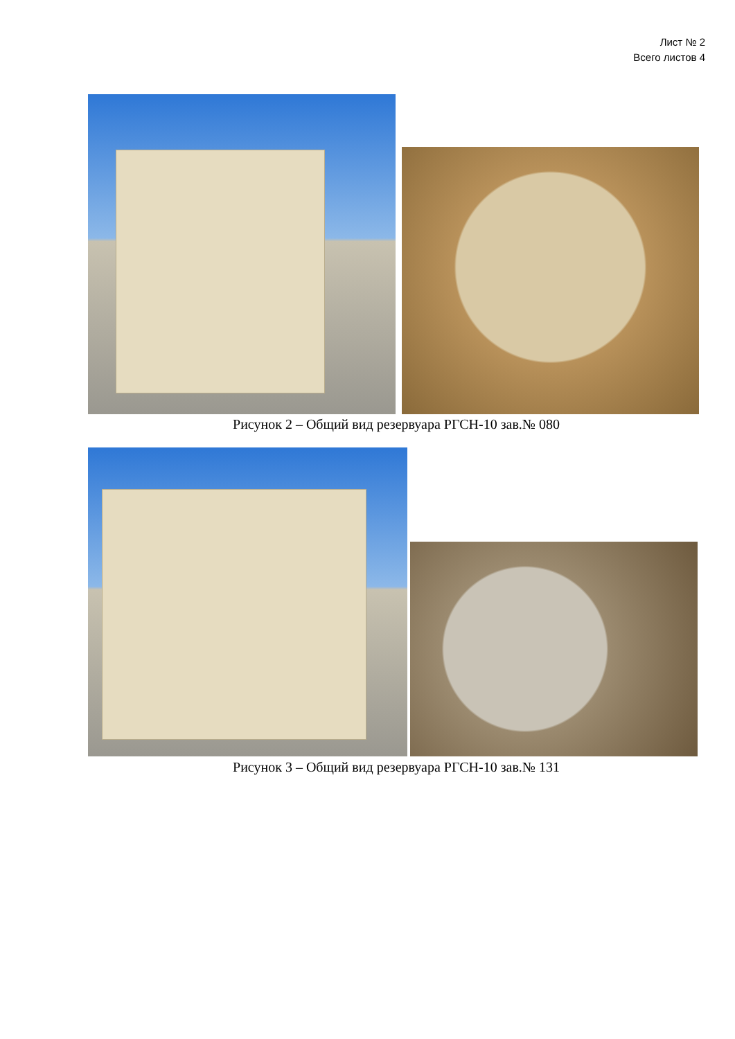Лист № 2
Всего листов 4
Рисунок 2 – Общий вид резервуара РГСН-10 зав.№ 080
Рисунок 3 – Общий вид резервуара РГСН-10 зав.№ 131